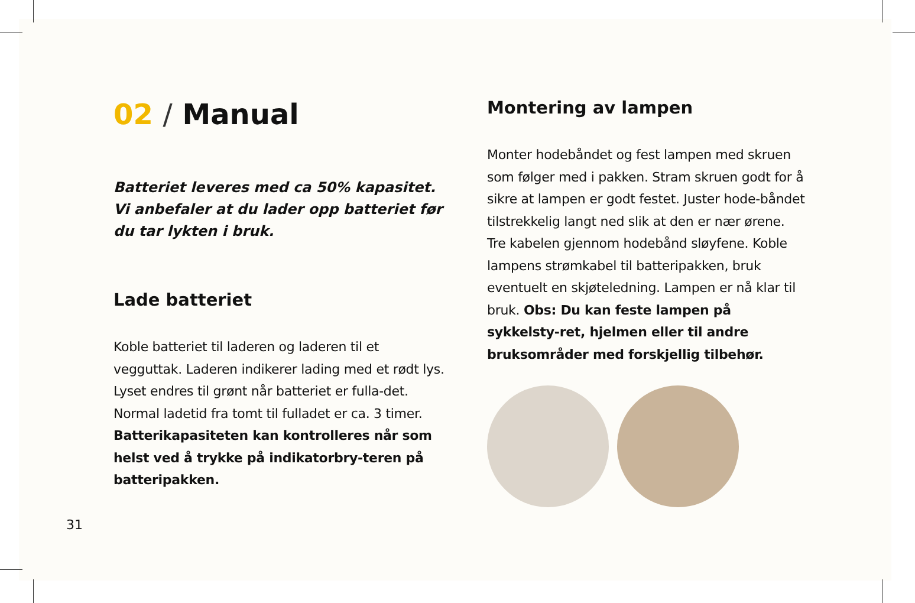02 / Manual
Batteriet leveres med ca 50% kapasitet. Vi anbefaler at du lader opp batteriet før du tar lykten i bruk.
Lade batteriet
Koble batteriet til laderen og laderen til et vegguttak. Laderen indikerer lading med et rødt lys. Lyset endres til grønt når batteriet er fulla-det. Normal ladetid fra tomt til fulladet er ca. 3 timer. Batterikapasiteten kan kontrolleres når som helst ved å trykke på indikatorbry-teren på batteripakken.
Montering av lampen
Monter hodebåndet og fest lampen med skruen som følger med i pakken. Stram skruen godt for å sikre at lampen er godt festet. Juster hode-båndet tilstrekkelig langt ned slik at den er nær ørene. Tre kabelen gjennom hodebånd sløyfene. Koble lampens strømkabel til batteripakken, bruk eventuelt en skjøteledning. Lampen er nå klar til bruk. Obs: Du kan feste lampen på sykkelsty-ret, hjelmen eller til andre bruksområder med forskjellig tilbehør.
31